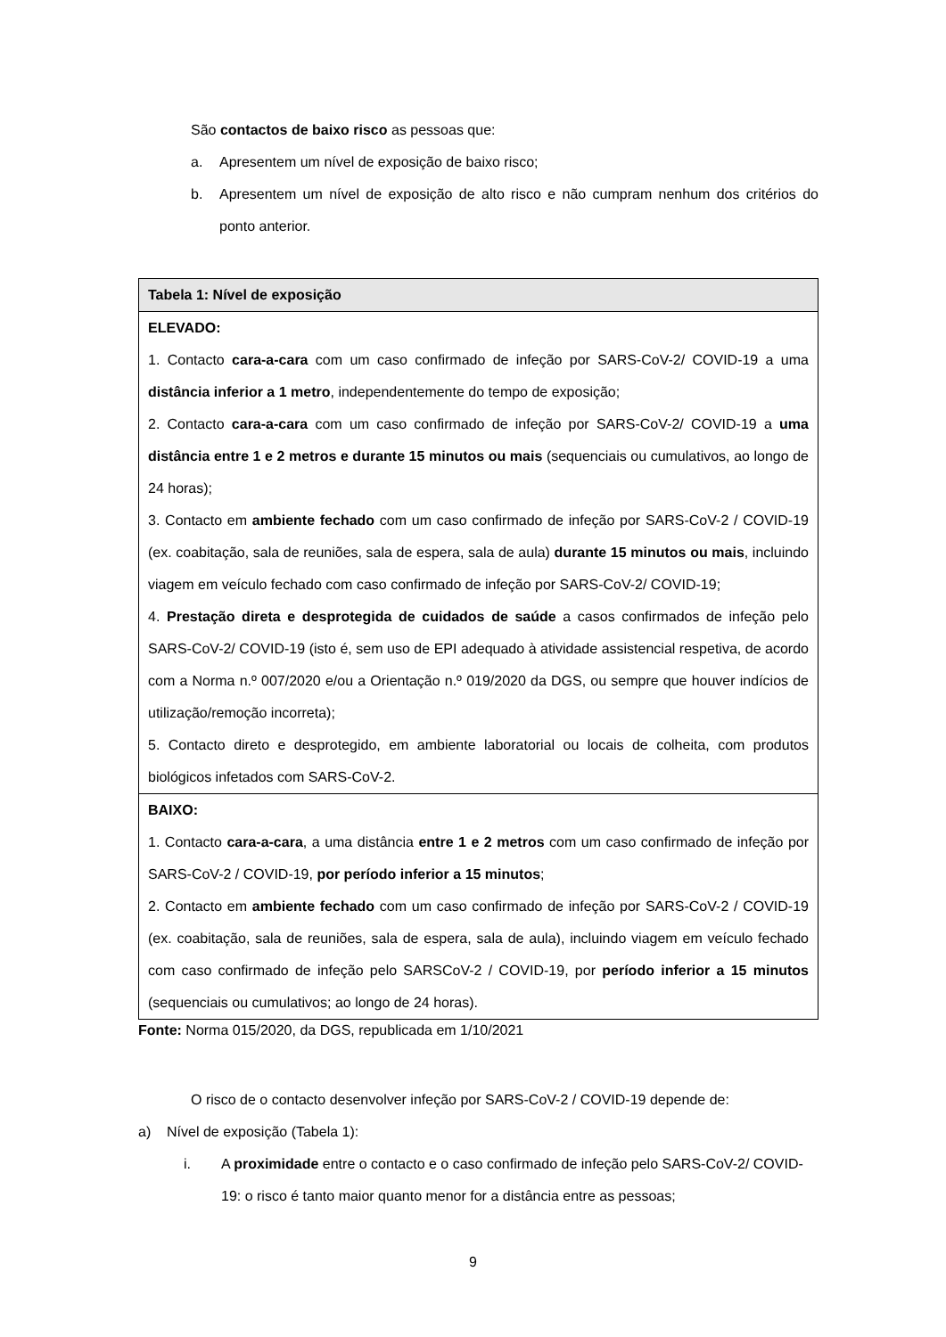São contactos de baixo risco as pessoas que:
a. Apresentem um nível de exposição de baixo risco;
b. Apresentem um nível de exposição de alto risco e não cumpram nenhum dos critérios do ponto anterior.
| Tabela 1: Nível de exposição |
| --- |
| ELEVADO: 1. Contacto cara-a-cara com um caso confirmado de infeção por SARS-CoV-2/ COVID-19 a uma distância inferior a 1 metro , independentemente do tempo de exposição; 2. Contacto cara-a-cara com um caso confirmado de infeção por SARS-CoV-2/ COVID-19 a uma distância entre 1 e 2 metros e durante 15 minutos ou mais (sequenciais ou cumulativos, ao longo de 24 horas); 3. Contacto em ambiente fechado com um caso confirmado de infeção por SARS-CoV-2 / COVID-19 (ex. coabitação, sala de reuniões, sala de espera, sala de aula) durante 15 minutos ou mais , incluindo viagem em veículo fechado com caso confirmado de infeção por SARS-CoV-2/ COVID-19; 4. Prestação direta e desprotegida de cuidados de saúde a casos confirmados de infeção pelo SARS-CoV-2/ COVID-19 (isto é, sem uso de EPI adequado à atividade assistencial respetiva, de acordo com a Norma n.º 007/2020 e/ou a Orientação n.º 019/2020 da DGS, ou sempre que houver indícios de utilização/remoção incorreta); 5. Contacto direto e desprotegido, em ambiente laboratorial ou locais de colheita, com produtos biológicos infetados com SARS-CoV-2. |
| BAIXO: 1. Contacto cara-a-cara , a uma distância entre 1 e 2 metros com um caso confirmado de infeção por SARS-CoV-2 / COVID-19, por período inferior a 15 minutos ; 2. Contacto em ambiente fechado com um caso confirmado de infeção por SARS-CoV-2 / COVID-19 (ex. coabitação, sala de reuniões, sala de espera, sala de aula), incluindo viagem em veículo fechado com caso confirmado de infeção pelo SARSCoV-2 / COVID-19, por período inferior a 15 minutos (sequenciais ou cumulativos; ao longo de 24 horas). |
Fonte: Norma 015/2020, da DGS, republicada em 1/10/2021
O risco de o contacto desenvolver infeção por SARS-CoV-2 / COVID-19 depende de:
a) Nível de exposição (Tabela 1):
i. A proximidade entre o contacto e o caso confirmado de infeção pelo SARS-CoV-2/ COVID-19: o risco é tanto maior quanto menor for a distância entre as pessoas;
9